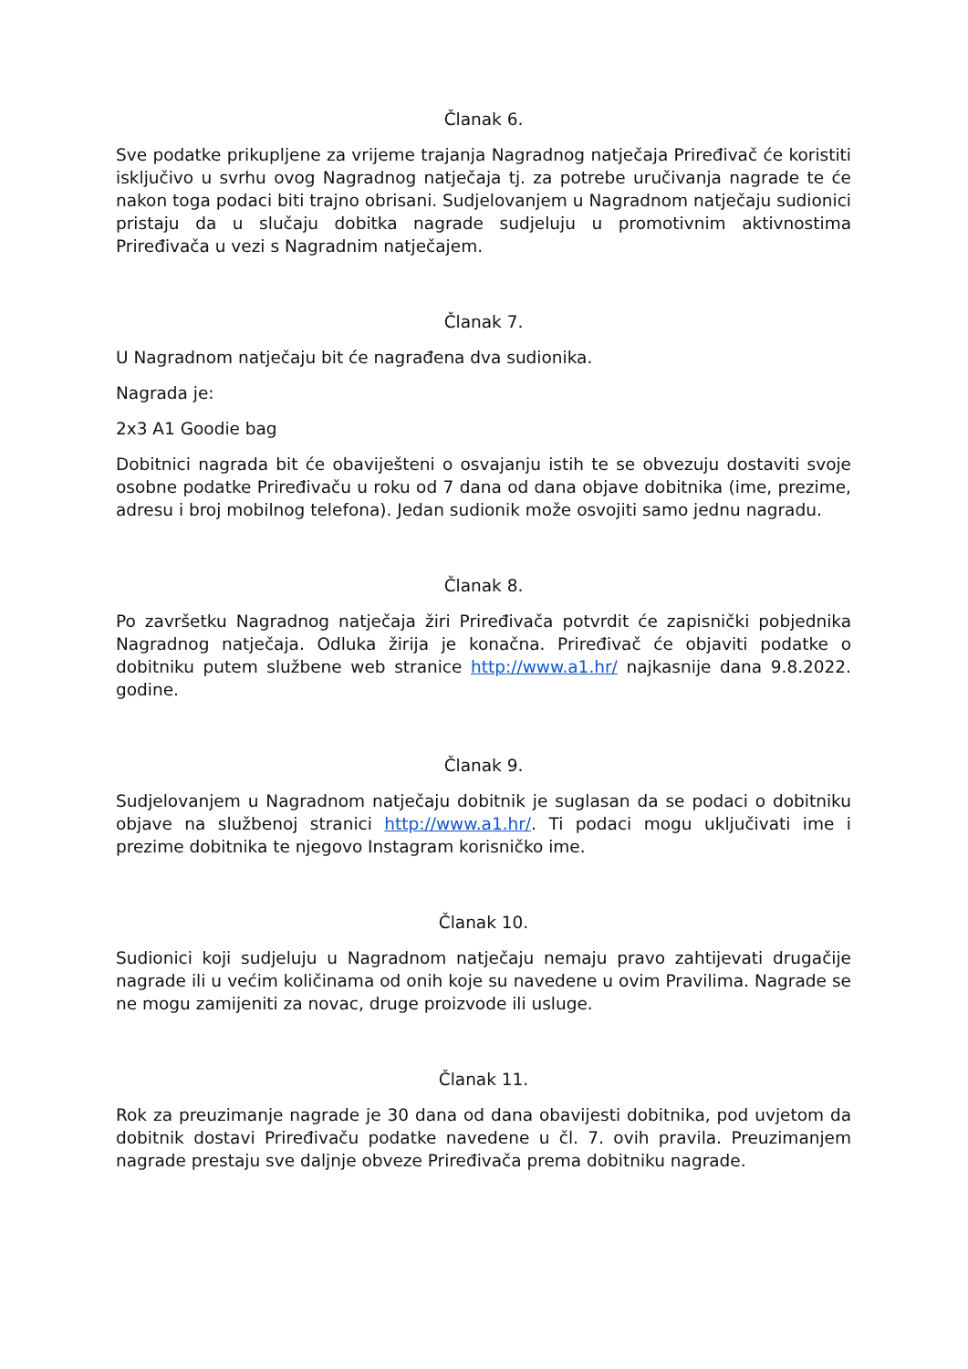Članak 6.
Sve podatke prikupljene za vrijeme trajanja Nagradnog natječaja Priređivač će koristiti isključivo u svrhu ovog Nagradnog natječaja tj. za potrebe uručivanja nagrade te će nakon toga podaci biti trajno obrisani. Sudjelovanjem u Nagradnom natječaju sudionici pristaju da u slučaju dobitka nagrade sudjeluju u promotivnim aktivnostima Priređivača u vezi s Nagradnim natječajem.
Članak 7.
U Nagradnom natječaju bit će nagrađena dva sudionika.
Nagrada je:
2x3 A1 Goodie bag
Dobitnici nagrada bit će obaviješteni o osvajanju istih te se obvezuju dostaviti svoje osobne podatke Priređivaču u roku od 7 dana od dana objave dobitnika (ime, prezime, adresu i broj mobilnog telefona). Jedan sudionik može osvojiti samo jednu nagradu.
Članak 8.
Po završetku Nagradnog natječaja žiri Priređivača potvrdit će zapisnički pobjednika Nagradnog natječaja. Odluka žirija je konačna. Priređivač će objaviti podatke o dobitniku putem službene web stranice http://www.a1.hr/ najkasnije dana 9.8.2022. godine.
Članak 9.
Sudjelovanjem u Nagradnom natječaju dobitnik je suglasan da se podaci o dobitniku objave na službenoj stranici http://www.a1.hr/. Ti podaci mogu uključivati ime i prezime dobitnika te njegovo Instagram korisničko ime.
Članak 10.
Sudionici koji sudjeluju u Nagradnom natječaju nemaju pravo zahtijevati drugačije nagrade ili u većim količinama od onih koje su navedene u ovim Pravilima. Nagrade se ne mogu zamijeniti za novac, druge proizvode ili usluge.
Članak 11.
Rok za preuzimanje nagrade je 30 dana od dana obavijesti dobitnika, pod uvjetom da dobitnik dostavi Priređivaču podatke navedene u čl. 7. ovih pravila. Preuzimanjem nagrade prestaju sve daljnje obveze Priređivača prema dobitniku nagrade.